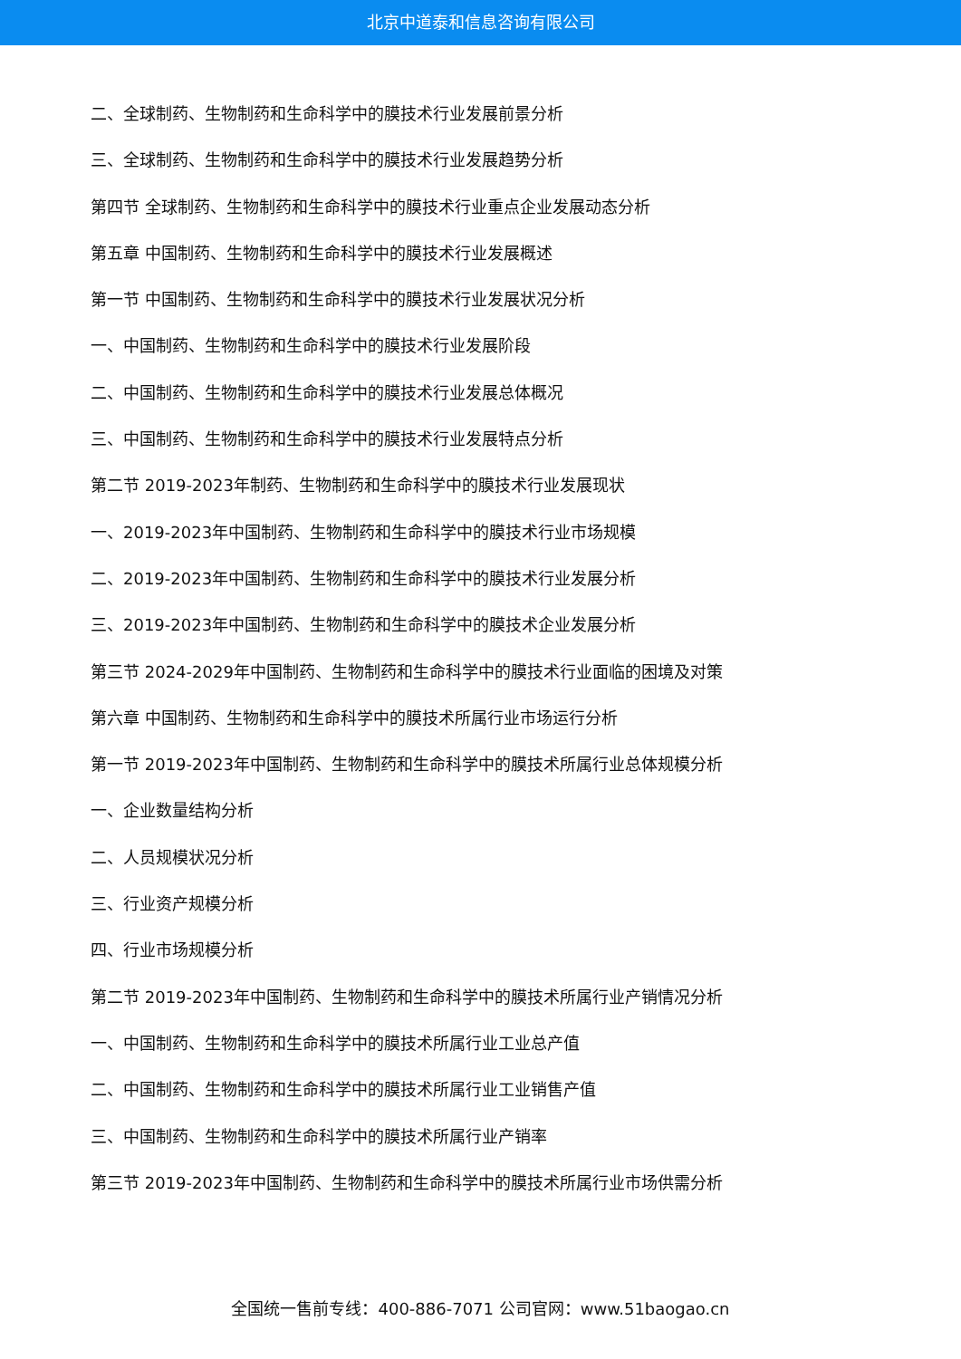北京中道泰和信息咨询有限公司
二、全球制药、生物制药和生命科学中的膜技术行业发展前景分析
三、全球制药、生物制药和生命科学中的膜技术行业发展趋势分析
第四节 全球制药、生物制药和生命科学中的膜技术行业重点企业发展动态分析
第五章 中国制药、生物制药和生命科学中的膜技术行业发展概述
第一节 中国制药、生物制药和生命科学中的膜技术行业发展状况分析
一、中国制药、生物制药和生命科学中的膜技术行业发展阶段
二、中国制药、生物制药和生命科学中的膜技术行业发展总体概况
三、中国制药、生物制药和生命科学中的膜技术行业发展特点分析
第二节 2019-2023年制药、生物制药和生命科学中的膜技术行业发展现状
一、2019-2023年中国制药、生物制药和生命科学中的膜技术行业市场规模
二、2019-2023年中国制药、生物制药和生命科学中的膜技术行业发展分析
三、2019-2023年中国制药、生物制药和生命科学中的膜技术企业发展分析
第三节 2024-2029年中国制药、生物制药和生命科学中的膜技术行业面临的困境及对策
第六章 中国制药、生物制药和生命科学中的膜技术所属行业市场运行分析
第一节 2019-2023年中国制药、生物制药和生命科学中的膜技术所属行业总体规模分析
一、企业数量结构分析
二、人员规模状况分析
三、行业资产规模分析
四、行业市场规模分析
第二节 2019-2023年中国制药、生物制药和生命科学中的膜技术所属行业产销情况分析
一、中国制药、生物制药和生命科学中的膜技术所属行业工业总产值
二、中国制药、生物制药和生命科学中的膜技术所属行业工业销售产值
三、中国制药、生物制药和生命科学中的膜技术所属行业产销率
第三节 2019-2023年中国制药、生物制药和生命科学中的膜技术所属行业市场供需分析
全国统一售前专线：400-886-7071 公司官网：www.51baogao.cn